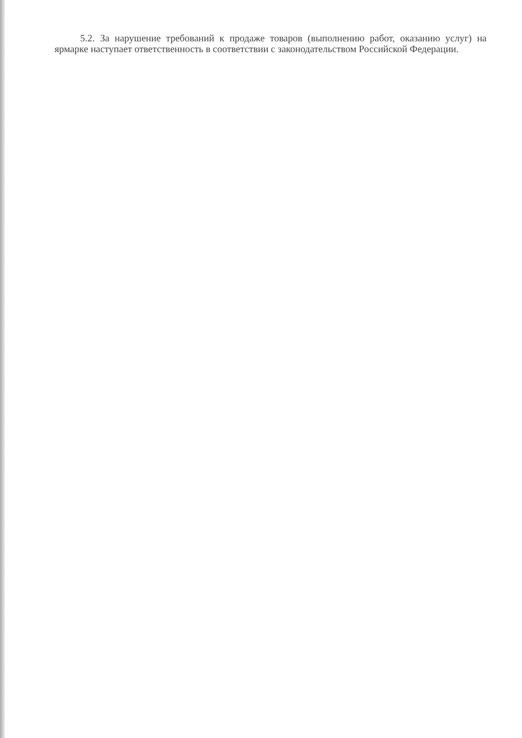5.2. За нарушение требований к продаже товаров (выполнению работ, оказанию услуг) на ярмарке наступает ответственность в соответствии с законодательством Российской Федерации.